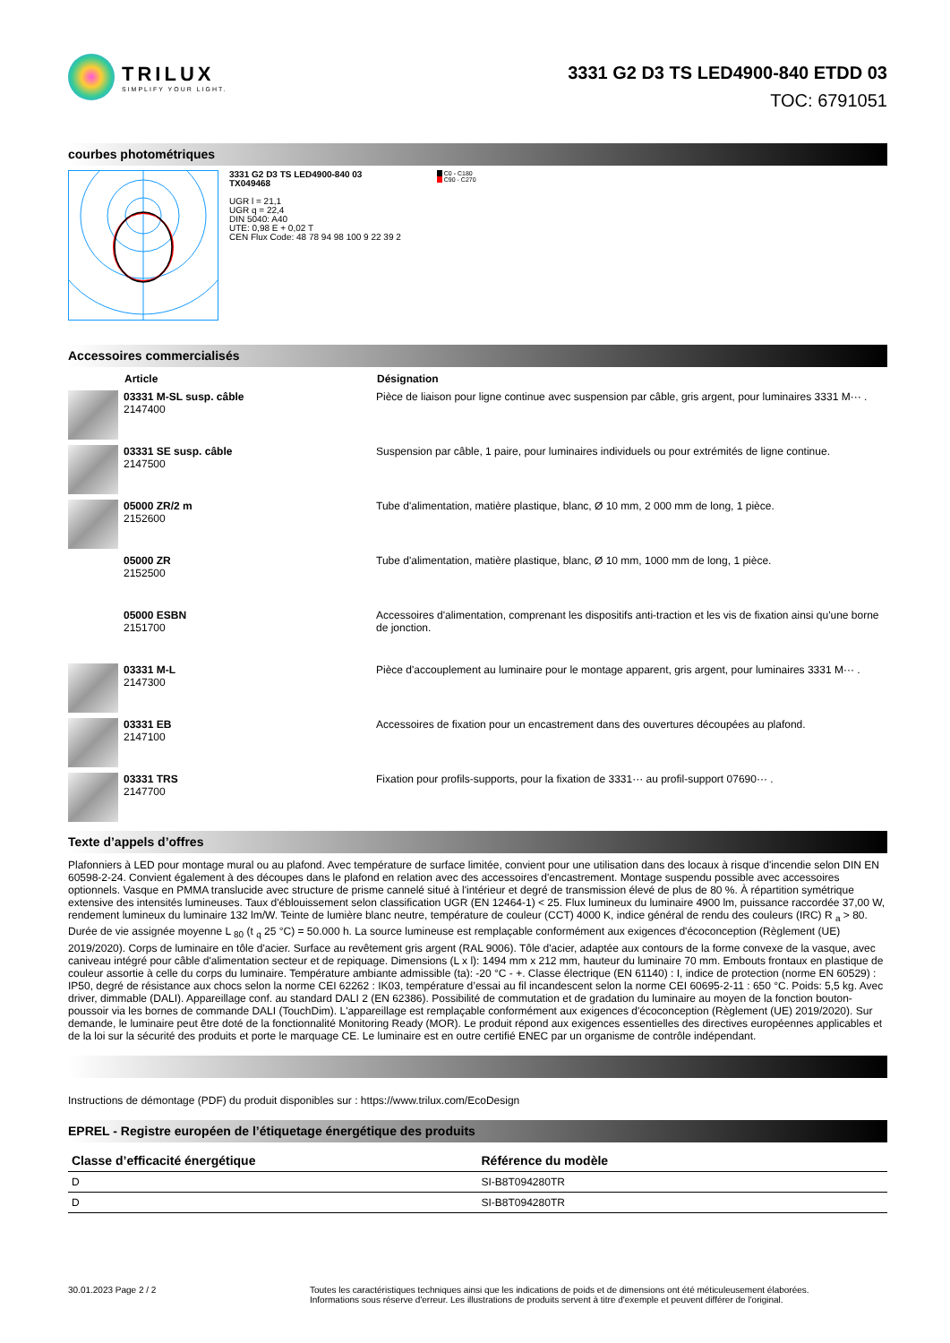TRILUX
SIMPLIFY YOUR LIGHT.
3331 G2 D3 TS LED4900-840 ETDD 03
TOC: 6791051
courbes photométriques
3331 G2 D3 TS LED4900-840 03
TX049468
UGR l = 21,1
UGR q = 22,4
DIN 5040: A40
UTE: 0,98 E + 0,02 T
CEN Flux Code: 48 78 94 98 100 9 22 39 2
C0 - C180
C90 - C270
Accessoires commercialisés
| | Article | Désignation |
| --- | --- | --- |
| | 03331 M-SL susp. câble 2147400 | Pièce de liaison pour ligne continue avec suspension par câble, gris argent, pour luminaires 3331 M··· . |
| | 03331 SE susp. câble 2147500 | Suspension par câble, 1 paire, pour luminaires individuels ou pour extrémités de ligne continue. |
| | 05000 ZR/2 m 2152600 | Tube d'alimentation, matière plastique, blanc, Ø 10 mm, 2 000 mm de long, 1 pièce. |
| | 05000 ZR 2152500 | Tube d'alimentation, matière plastique, blanc, Ø 10 mm, 1000 mm de long, 1 pièce. |
| | 05000 ESBN 2151700 | Accessoires d'alimentation, comprenant les dispositifs anti-traction et les vis de fixation ainsi qu'une borne de jonction. |
| | 03331 M-L 2147300 | Pièce d'accouplement au luminaire pour le montage apparent, gris argent, pour luminaires 3331 M··· . |
| | 03331 EB 2147100 | Accessoires de fixation pour un encastrement dans des ouvertures découpées au plafond. |
| | 03331 TRS 2147700 | Fixation pour profils-supports, pour la fixation de 3331··· au profil-support 07690··· . |
Texte d’appels d’offres
Plafonniers à LED pour montage mural ou au plafond. Avec température de surface limitée, convient pour une utilisation dans des locaux à risque d'incendie selon DIN EN 60598-2-24. Convient également à des découpes dans le plafond en relation avec des accessoires d'encastrement. Montage suspendu possible avec accessoires optionnels. Vasque en PMMA translucide avec structure de prisme cannelé situé à l'intérieur et degré de transmission élevé de plus de 80 %. À répartition symétrique extensive des intensités lumineuses. Taux d'éblouissement selon classification UGR (EN 12464-1) < 25. Flux lumineux du luminaire 4900 lm, puissance raccordée 37,00 W, rendement lumineux du luminaire 132 lm/W. Teinte de lumière blanc neutre, température de couleur (CCT) 4000 K, indice général de rendu des couleurs (IRC) R <sub>a</sub> > 80. Durée de vie assignée moyenne L <sub>80</sub> (t <sub>q</sub> 25 °C) = 50.000 h. La source lumineuse est remplaçable conformément aux exigences d'écoconception (Règlement (UE) 2019/2020). Corps de luminaire en tôle d'acier. Surface au revêtement gris argent (RAL 9006). Tôle d'acier, adaptée aux contours de la forme convexe de la vasque, avec caniveau intégré pour câble d'alimentation secteur et de repiquage. Dimensions (L x l): 1494 mm x 212 mm, hauteur du luminaire 70 mm. Embouts frontaux en plastique de couleur assortie à celle du corps du luminaire. Température ambiante admissible (ta): -20 °C - +. Classe électrique (EN 61140) : I, indice de protection (norme EN 60529) : IP50, degré de résistance aux chocs selon la norme CEI 62262 : IK03, température d’essai au fil incandescent selon la norme CEI 60695-2-11 : 650 °C. Poids: 5,5 kg. Avec driver, dimmable (DALI). Appareillage conf. au standard DALI 2 (EN 62386). Possibilité de commutation et de gradation du luminaire au moyen de la fonction bouton-poussoir via les bornes de commande DALI (TouchDim). L'appareillage est remplaçable conformément aux exigences d'écoconception (Règlement (UE) 2019/2020). Sur demande, le luminaire peut être doté de la fonctionnalité Monitoring Ready (MOR). Le produit répond aux exigences essentielles des directives européennes applicables et de la loi sur la sécurité des produits et porte le marquage CE. Le luminaire est en outre certifié ENEC par un organisme de contrôle indépendant.
Instructions de démontage (PDF) du produit disponibles sur : https://www.trilux.com/EcoDesign
EPREL - Registre européen de l’étiquetage énergétique des produits
| Classe d’efficacité énergétique | Référence du modèle |
| --- | --- |
| D | SI-B8T094280TR |
| D | SI-B8T094280TR |
30.01.2023 Page 2 / 2 Toutes les caractéristiques techniques ainsi que les indications de poids et de dimensions ont été méticuleusement élaborées.
Informations sous réserve d'erreur. Les illustrations de produits servent à titre d'exemple et peuvent différer de l'original.